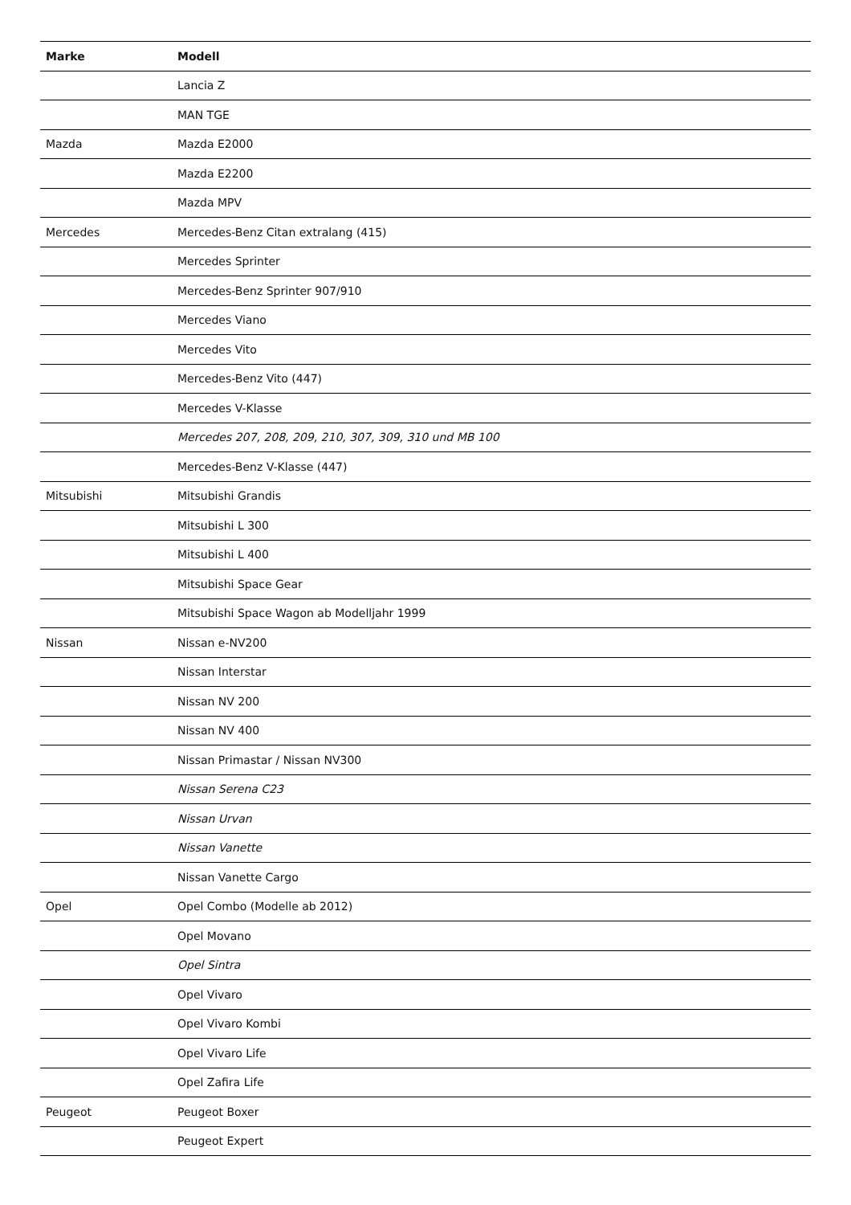| Marke | Modell |
| --- | --- |
| | Lancia Z |
| | MAN TGE |
| Mazda | Mazda E2000 |
| | Mazda E2200 |
| | Mazda MPV |
| Mercedes | Mercedes-Benz Citan extralang (415) |
| | Mercedes Sprinter |
| | Mercedes-Benz Sprinter 907/910 |
| | Mercedes Viano |
| | Mercedes Vito |
| | Mercedes-Benz Vito (447) |
| | Mercedes V-Klasse |
| | Mercedes 207, 208, 209, 210, 307, 309, 310 und MB 100 |
| | Mercedes-Benz V-Klasse (447) |
| Mitsubishi | Mitsubishi Grandis |
| | Mitsubishi L 300 |
| | Mitsubishi L 400 |
| | Mitsubishi Space Gear |
| | Mitsubishi Space Wagon ab Modelljahr 1999 |
| Nissan | Nissan e-NV200 |
| | Nissan Interstar |
| | Nissan NV 200 |
| | Nissan NV 400 |
| | Nissan Primastar / Nissan NV300 |
| | Nissan Serena C23 |
| | Nissan Urvan |
| | Nissan Vanette |
| | Nissan Vanette Cargo |
| Opel | Opel Combo (Modelle ab 2012) |
| | Opel Movano |
| | Opel Sintra |
| | Opel Vivaro |
| | Opel Vivaro Kombi |
| | Opel Vivaro Life |
| | Opel Zafira Life |
| Peugeot | Peugeot Boxer |
| | Peugeot Expert |